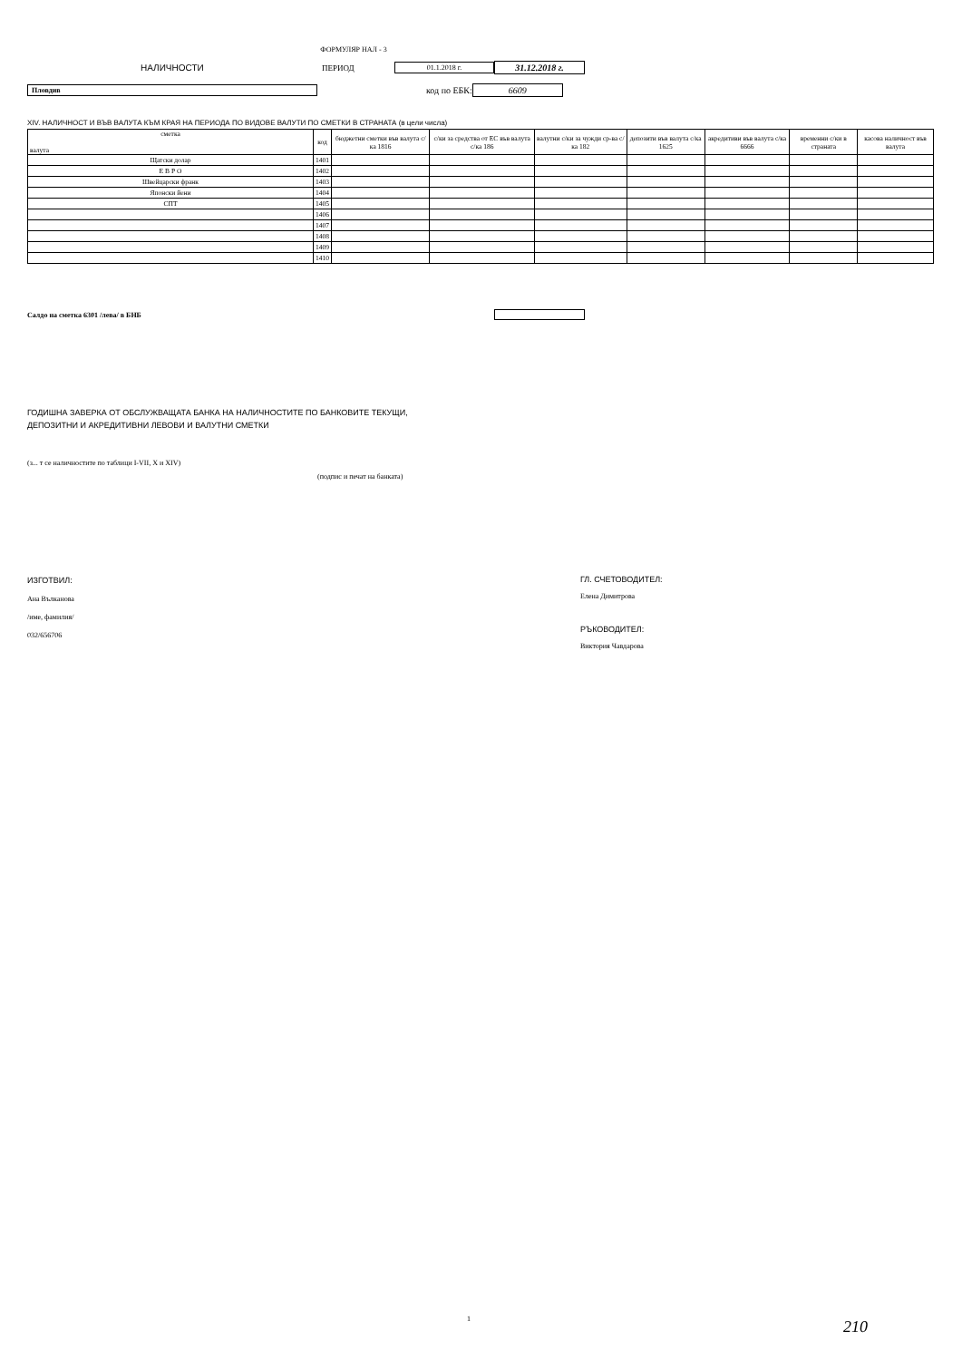ФОРМУЛЯР НАЛ - 3
НАЛИЧНОСТИ ПЕРИОД 01.1.2018 г. 31.12.2018 г.
Пловдив код по ЕБК: 6609
XIV. НАЛИЧНОСТ И ВЪВ ВАЛУТА КЪМ КРАЯ НА ПЕРИОДА ПО ВИДОВЕ ВАЛУТИ ПО СМЕТКИ В СТРАНАТА (в цели числа)
| сметка валута | код | бюджетни сметки във валута с/ка 1816 | с/ки за средства от ЕС във валута с/ка 186 | валутни с/ки за чужди ср-ва с/ка 182 | депозити във валута с/ка 1625 | акредитиви във валута с/ка 6666 | временни с/ки в страната | касова наличност във валута |
| --- | --- | --- | --- | --- | --- | --- | --- | --- |
| Щатски долар | 1401 | | | | | | | |
| Е В Р О | 1402 | | | | | | | |
| Швейцарски франк | 1403 | | | | | | | |
| Японски йени | 1404 | | | | | | | |
| СПТ | 1405 | | | | | | | |
| | 1406 | | | | | | | |
| | 1407 | | | | | | | |
| | 1408 | | | | | | | |
| | 1409 | | | | | | | |
| | 1410 | | | | | | | |
Салдо на сметка 6301 /лева/ в БНБ
ГОДИШНА ЗАВЕРКА ОТ ОБСЛУЖВАЩАТА БАНКА НА НАЛИЧНОСТИТЕ ПО БАНКОВИТЕ ТЕКУЩИ,
ДЕПОЗИТНИ И АКРЕДИТИВНИ ЛЕВОВИ И ВАЛУТНИ СМЕТКИ
(з... т се наличностите по таблици I-VII, X и XIV)
(подпис и печат на банката)
ИЗГОТВИЛ:
Ана Вълканова
/име, фамилия/
032/656706
ГЛ. СЧЕТОВОДИТЕЛ:
Елена Димитрова
РЪКОВОДИТЕЛ:
Виктория Чавдарова
1 210